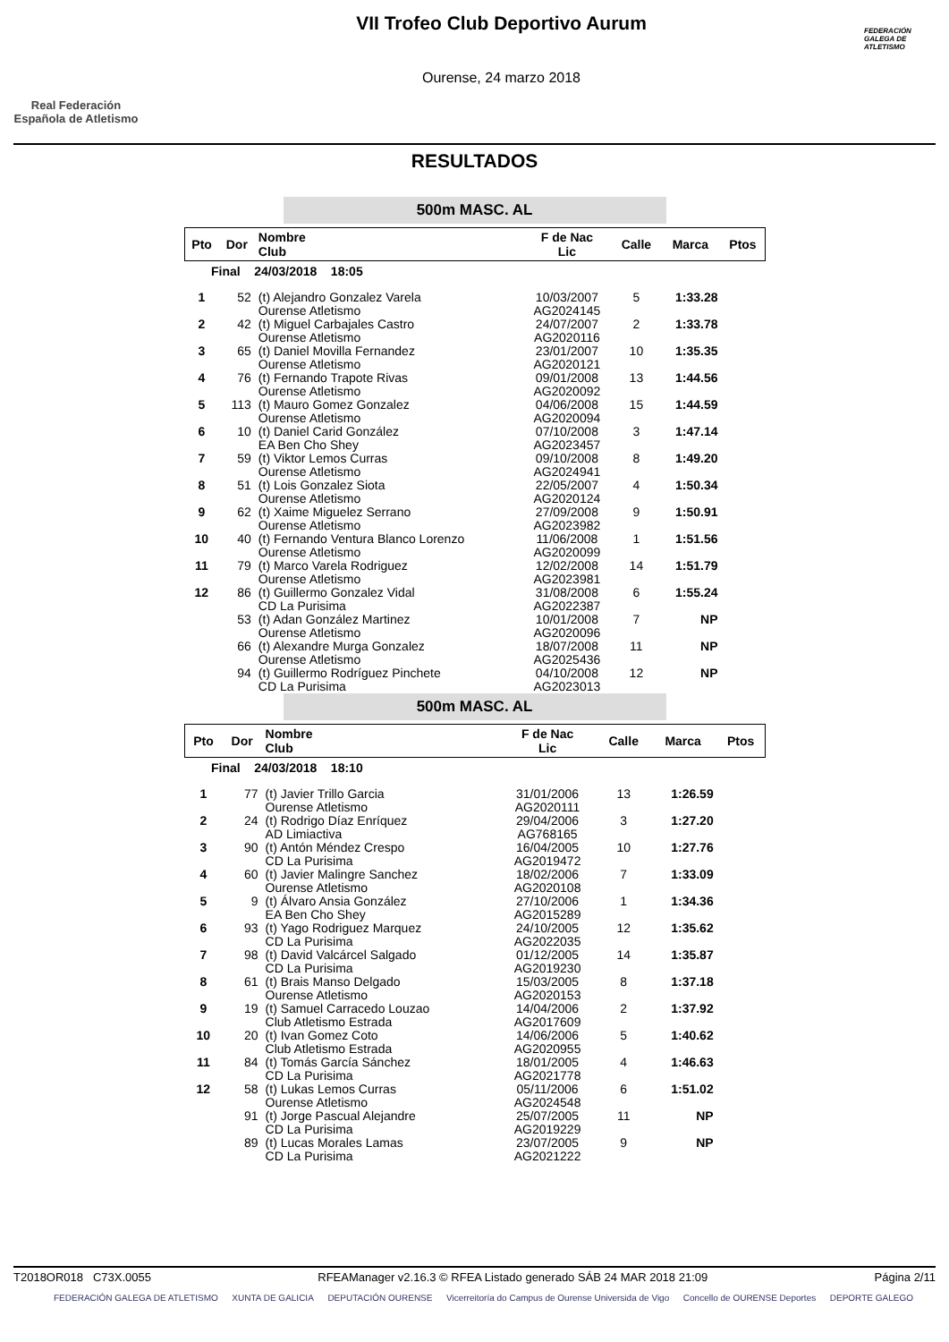Real Federación
Española de Atletismo
VII Trofeo Club Deportivo Aurum
Ourense, 24 marzo 2018
FEDERACIÓN GALEGA DE ATLETISMO
RESULTADOS
500m MASC. AL
| Pto | Dor | Nombre Club | F de Nac Lic | Calle | Marca | Ptos |
| --- | --- | --- | --- | --- | --- | --- |
| Final 24/03/2018 18:05 | | | | | | |
| 1 | 52 | (t) Alejandro Gonzalez Varela Ourense Atletismo | 10/03/2007 AG2024145 | 5 | 1:33.28 | |
| 2 | 42 | (t) Miguel Carbajales Castro Ourense Atletismo | 24/07/2007 AG2020116 | 2 | 1:33.78 | |
| 3 | 65 | (t) Daniel Movilla Fernandez Ourense Atletismo | 23/01/2007 AG2020121 | 10 | 1:35.35 | |
| 4 | 76 | (t) Fernando Trapote Rivas Ourense Atletismo | 09/01/2008 AG2020092 | 13 | 1:44.56 | |
| 5 | 113 | (t) Mauro Gomez Gonzalez Ourense Atletismo | 04/06/2008 AG2020094 | 15 | 1:44.59 | |
| 6 | 10 | (t) Daniel Carid González EA Ben Cho Shey | 07/10/2008 AG2023457 | 3 | 1:47.14 | |
| 7 | 59 | (t) Viktor Lemos Curras Ourense Atletismo | 09/10/2008 AG2024941 | 8 | 1:49.20 | |
| 8 | 51 | (t) Lois Gonzalez Siota Ourense Atletismo | 22/05/2007 AG2020124 | 4 | 1:50.34 | |
| 9 | 62 | (t) Xaime Miguelez Serrano Ourense Atletismo | 27/09/2008 AG2023982 | 9 | 1:50.91 | |
| 10 | 40 | (t) Fernando Ventura Blanco Lorenzo Ourense Atletismo | 11/06/2008 AG2020099 | 1 | 1:51.56 | |
| 11 | 79 | (t) Marco Varela Rodriguez Ourense Atletismo | 12/02/2008 AG2023981 | 14 | 1:51.79 | |
| 12 | 86 | (t) Guillermo Gonzalez Vidal CD La Purisima | 31/08/2008 AG2022387 | 6 | 1:55.24 | |
| | 53 | (t) Adan González Martinez Ourense Atletismo | 10/01/2008 AG2020096 | 7 | NP | |
| | 66 | (t) Alexandre Murga Gonzalez Ourense Atletismo | 18/07/2008 AG2025436 | 11 | NP | |
| | 94 | (t) Guillermo Rodríguez Pinchete CD La Purisima | 04/10/2008 AG2023013 | 12 | NP | |
500m MASC. AL
| Pto | Dor | Nombre Club | F de Nac Lic | Calle | Marca | Ptos |
| --- | --- | --- | --- | --- | --- | --- |
| Final 24/03/2018 18:10 | | | | | | |
| 1 | 77 | (t) Javier Trillo Garcia Ourense Atletismo | 31/01/2006 AG2020111 | 13 | 1:26.59 | |
| 2 | 24 | (t) Rodrigo Díaz Enríquez AD Limiactiva | 29/04/2006 AG768165 | 3 | 1:27.20 | |
| 3 | 90 | (t) Antón Méndez Crespo CD La Purisima | 16/04/2005 AG2019472 | 10 | 1:27.76 | |
| 4 | 60 | (t) Javier Malingre Sanchez Ourense Atletismo | 18/02/2006 AG2020108 | 7 | 1:33.09 | |
| 5 | 9 | (t) Álvaro Ansia González EA Ben Cho Shey | 27/10/2006 AG2015289 | 1 | 1:34.36 | |
| 6 | 93 | (t) Yago Rodriguez Marquez CD La Purisima | 24/10/2005 AG2022035 | 12 | 1:35.62 | |
| 7 | 98 | (t) David Valcárcel Salgado CD La Purisima | 01/12/2005 AG2019230 | 14 | 1:35.87 | |
| 8 | 61 | (t) Brais Manso Delgado Ourense Atletismo | 15/03/2005 AG2020153 | 8 | 1:37.18 | |
| 9 | 19 | (t) Samuel Carracedo Louzao Club Atletismo Estrada | 14/04/2006 AG2017609 | 2 | 1:37.92 | |
| 10 | 20 | (t) Ivan Gomez Coto Club Atletismo Estrada | 14/06/2006 AG2020955 | 5 | 1:40.62 | |
| 11 | 84 | (t) Tomás García Sánchez CD La Purisima | 18/01/2005 AG2021778 | 4 | 1:46.63 | |
| 12 | 58 | (t) Lukas Lemos Curras Ourense Atletismo | 05/11/2006 AG2024548 | 6 | 1:51.02 | |
| | 91 | (t) Jorge Pascual Alejandre CD La Purisima | 25/07/2005 AG2019229 | 11 | NP | |
| | 89 | (t) Lucas Morales Lamas CD La Purisima | 23/07/2005 AG2021222 | 9 | NP | |
T2018OR018 C73X.0055 RFEAManager v2.16.3 © RFEA Listado generado SÁB 24 MAR 2018 21:09 Página 2/11
FEDERACIÓN GALEGA DE ATLETISMO XUNTA DE GALICIA DEPUTACIÓN OURENSE Vicerreitoría do Campus de Ourense Universida de Vigo Concello de OURENSE Deportes DEPORTE GALEGO